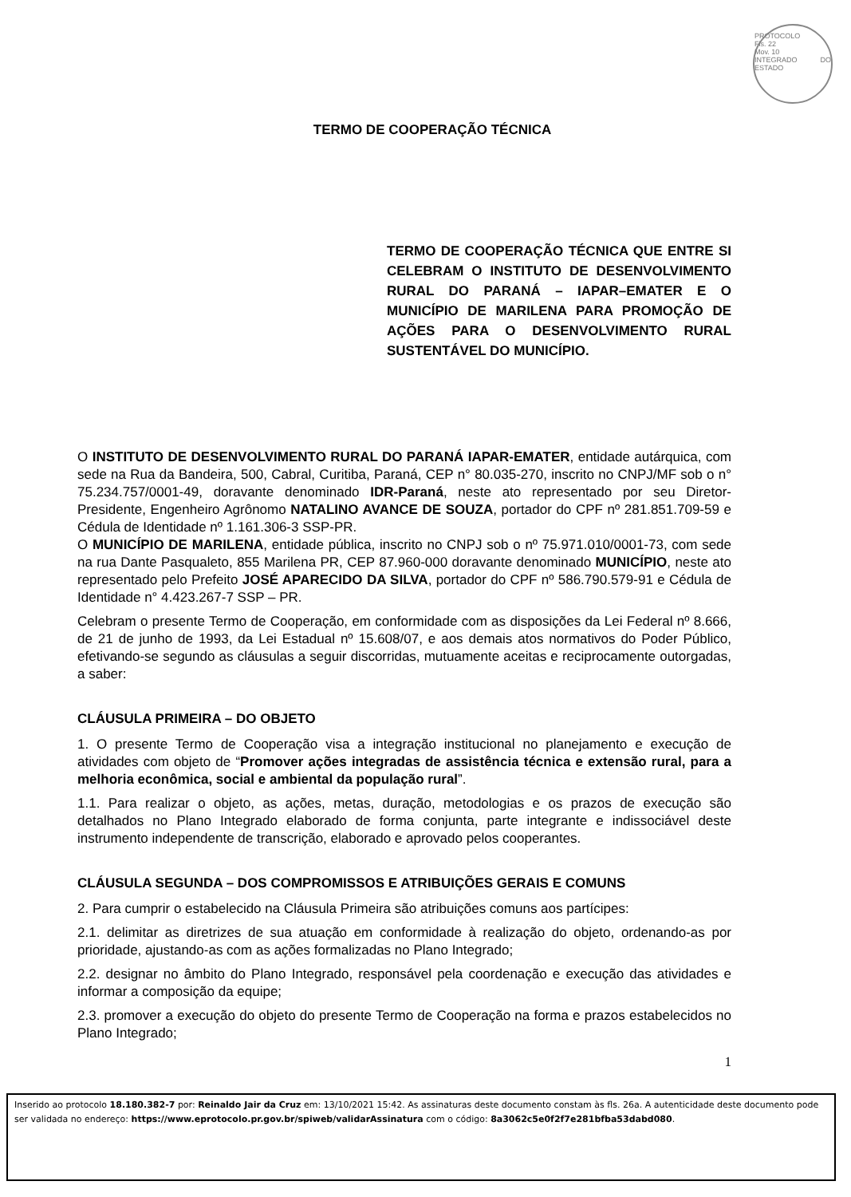PROTOCOLO
Fls. 22
Mov. 10
INTEGRADO DO ESTADO
TERMO DE COOPERAÇÃO TÉCNICA
TERMO DE COOPERAÇÃO TÉCNICA QUE ENTRE SI CELEBRAM O INSTITUTO DE DESENVOLVIMENTO RURAL DO PARANÁ – IAPAR–EMATER E O MUNICÍPIO DE MARILENA PARA PROMOÇÃO DE AÇÕES PARA O DESENVOLVIMENTO RURAL SUSTENTÁVEL DO MUNICÍPIO.
O INSTITUTO DE DESENVOLVIMENTO RURAL DO PARANÁ IAPAR-EMATER, entidade autárquica, com sede na Rua da Bandeira, 500, Cabral, Curitiba, Paraná, CEP n° 80.035-270, inscrito no CNPJ/MF sob o n° 75.234.757/0001-49, doravante denominado IDR-Paraná, neste ato representado por seu Diretor-Presidente, Engenheiro Agrônomo NATALINO AVANCE DE SOUZA, portador do CPF nº 281.851.709-59 e Cédula de Identidade nº 1.161.306-3 SSP-PR.
O MUNICÍPIO DE MARILENA, entidade pública, inscrito no CNPJ sob o nº 75.971.010/0001-73, com sede na rua Dante Pasqualeto, 855 Marilena PR, CEP 87.960-000 doravante denominado MUNICÍPIO, neste ato representado pelo Prefeito JOSÉ APARECIDO DA SILVA, portador do CPF nº 586.790.579-91 e Cédula de Identidade n° 4.423.267-7 SSP – PR.
Celebram o presente Termo de Cooperação, em conformidade com as disposições da Lei Federal nº 8.666, de 21 de junho de 1993, da Lei Estadual nº 15.608/07, e aos demais atos normativos do Poder Público, efetivando-se segundo as cláusulas a seguir discorridas, mutuamente aceitas e reciprocamente outorgadas, a saber:
CLÁUSULA PRIMEIRA – DO OBJETO
1. O presente Termo de Cooperação visa a integração institucional no planejamento e execução de atividades com objeto de “Promover ações integradas de assistência técnica e extensão rural, para a melhoria econômica, social e ambiental da população rural”.
1.1. Para realizar o objeto, as ações, metas, duração, metodologias e os prazos de execução são detalhados no Plano Integrado elaborado de forma conjunta, parte integrante e indissociável deste instrumento independente de transcrição, elaborado e aprovado pelos cooperantes.
CLÁUSULA SEGUNDA – DOS COMPROMISSOS E ATRIBUIÇÕES GERAIS E COMUNS
2. Para cumprir o estabelecido na Cláusula Primeira são atribuições comuns aos partícipes:
2.1. delimitar as diretrizes de sua atuação em conformidade à realização do objeto, ordenando-as por prioridade, ajustando-as com as ações formalizadas no Plano Integrado;
2.2. designar no âmbito do Plano Integrado, responsável pela coordenação e execução das atividades e informar a composição da equipe;
2.3. promover a execução do objeto do presente Termo de Cooperação na forma e prazos estabelecidos no Plano Integrado;
1
Inserido ao protocolo 18.180.382-7 por: Reinaldo Jair da Cruz em: 13/10/2021 15:42. As assinaturas deste documento constam às fls. 26a. A autenticidade deste documento pode ser validada no endereço: https://www.eprotocolo.pr.gov.br/spiweb/validarAssinatura com o código: 8a3062c5e0f2f7e281bfba53dabd080.